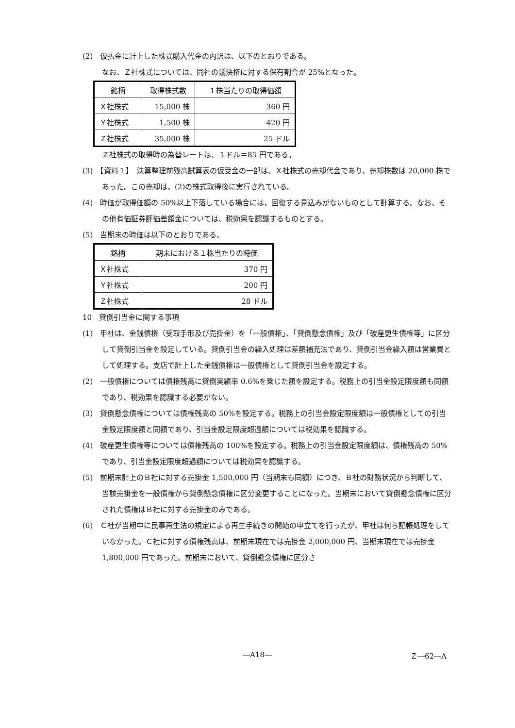(2)　仮払金に計上した株式購入代金の内訳は、以下のとおりである。
なお、Ｚ社株式については、同社の議決権に対する保有割合が 25%となった。
| 銘柄 | 取得株式数 | １株当たりの取得価額 |
| Ｘ社株式 | 15,000 株 | 360 円 |
| Ｙ社株式 | 1,500 株 | 420 円 |
| Ｚ社株式 | 35,000 株 | 25 ドル |
Ｚ社株式の取得時の為替レートは、１ドル＝85 円である。
(3)　【資料１】　決算整理前残高試算表の仮受金の一部は、Ｘ社株式の売却代金であり、売却株数は 20,000 株であった。この売却は、(2)の株式取得後に実行されている。
(4)　時価が取得価額の 50%以上下落している場合には、回復する見込みがないものとして計算する。なお、その他有価証券評価差額金については、税効果を認識するものとする。
(5)　当期末の時価は以下のとおりである。
| 銘柄 | 期末における１株当たりの時価 |
| Ｘ社株式 | 370 円 |
| Ｙ社株式 | 200 円 |
| Ｚ社株式 | 28 ドル |
10　貸倒引当金に関する事項
(1)　甲社は、金銭債権（受取手形及び売掛金）を「一般債権」、「貸倒懸念債権」及び「破産更生債権等」に区分して貸倒引当金を設定している。貸倒引当金の繰入処理は差額補充法であり、貸倒引当金繰入額は営業費として処理する。支店で計上した金銭債権は一般債権として貸倒引当金を設定する。
(2)　一般債権については債権残高に貸倒実績率 0.6%を乗じた額を設定する。税務上の引当金設定限度額も同額であり、税効果を認識する必要がない。
(3)　貸倒懸念債権については債権残高の 50%を設定する。税務上の引当金設定限度額は一般債権としての引当金設定限度額と同額であり、引当金設定限度超過額については税効果を認識する。
(4)　破産更生債権等については債権残高の 100%を設定する。税務上の引当金設定限度額は、債権残高の 50%であり、引当金設定限度超過額については税効果を認識する。
(5)　前期末計上のＢ社に対する売掛金 1,500,000 円（当期末も同額）につき、Ｂ社の財務状況から判断して、当該売掛金を一般債権から貸倒懸念債権に区分変更することになった。当期末において貸倒懸念債権に区分された債権はＢ社に対する売掛金のみである。
(6)　Ｃ社が当期中に民事再生法の規定による再生手続きの開始の申立てを行ったが、甲社は何ら記帳処理をしていなかった。Ｃ社に対する債権残高は、前期末現在では売掛金 2,000,000 円、当期末現在では売掛金 1,800,000 円であった。前期末において、貸倒懸念債権に区分さ
―A18― Ｚ―62―A